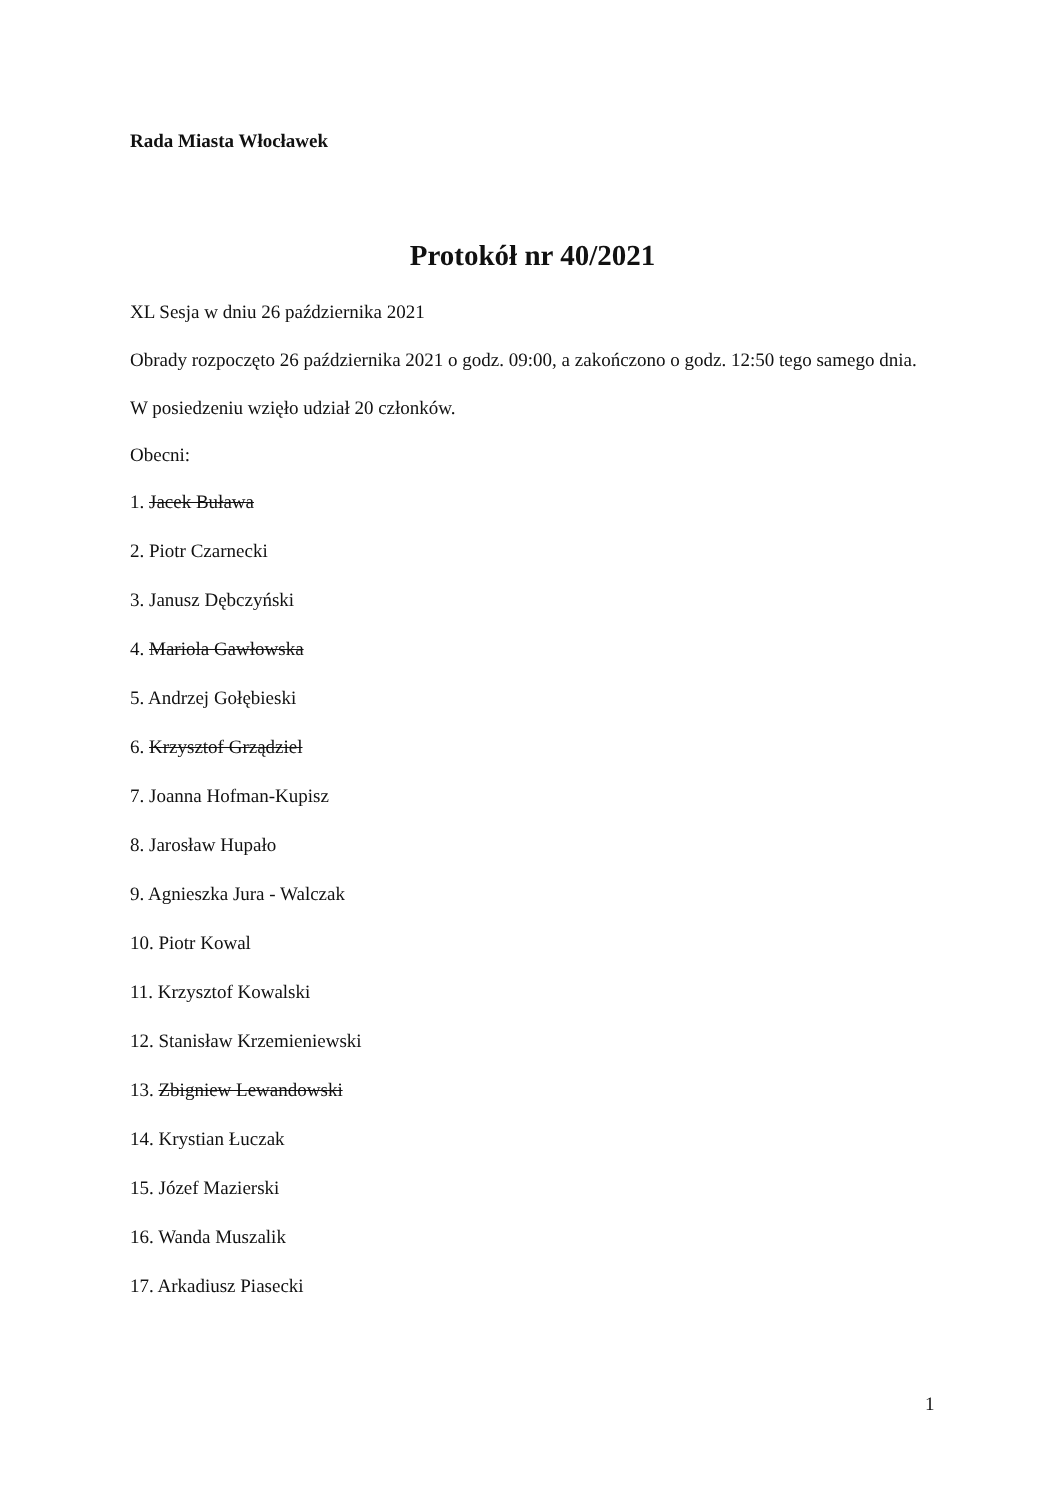Rada Miasta Włocławek
Protokół nr 40/2021
XL Sesja w dniu 26 października 2021
Obrady rozpoczęto 26 października 2021 o godz. 09:00, a zakończono o godz. 12:50 tego samego dnia.
W posiedzeniu wzięło udział 20 członków.
Obecni:
1. Jacek Buława
2. Piotr Czarnecki
3. Janusz Dębczyński
4. Mariola Gawłowska
5. Andrzej Gołębieski
6. Krzysztof Grządziel
7. Joanna Hofman-Kupisz
8. Jarosław Hupało
9. Agnieszka Jura - Walczak
10. Piotr Kowal
11. Krzysztof Kowalski
12. Stanisław Krzemieniewski
13. Zbigniew Lewandowski
14. Krystian Łuczak
15. Józef Mazierski
16. Wanda Muszalik
17. Arkadiusz Piasecki
1